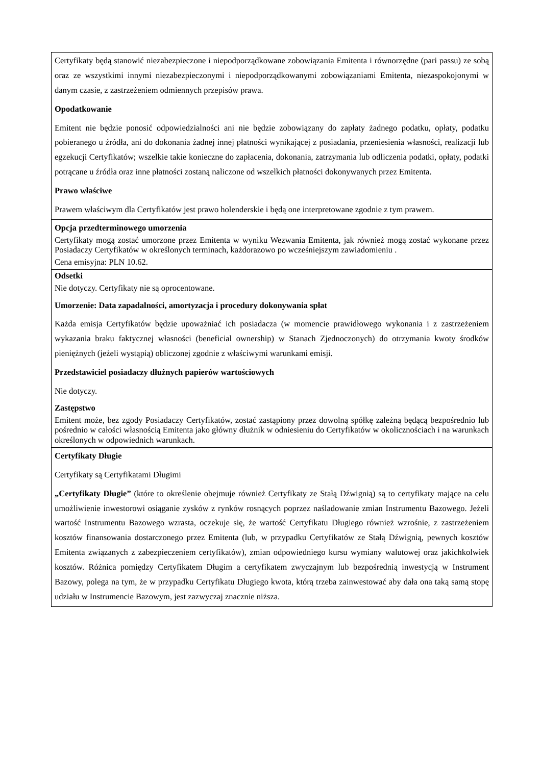| Certyfikaty będą stanowić niezabezpieczone i niepodporządkowane zobowiązania Emitenta i równorzędne (pari passu) ze sobą oraz ze wszystkimi innymi niezabezpieczonymi i niepodporządkowanymi zobowiązaniami Emitenta, niezaspokojonymi w danym czasie, z zastrzeżeniem odmiennych przepisów prawa. Opodatkowanie Emitent nie będzie ponosić odpowiedzialności ani nie będzie zobowiązany do zapłaty żadnego podatku, opłaty, podatku pobieranego u źródła, ani do dokonania żadnej innej płatności wynikającej z posiadania, przeniesienia własności, realizacji lub egzekucji Certyfikatów; wszelkie takie konieczne do zapłacenia, dokonania, zatrzymania lub odliczenia podatki, opłaty, podatki potrącane u źródła oraz inne płatności zostaną naliczone od wszelkich płatności dokonywanych przez Emitenta. Prawo właściwe Prawem właściwym dla Certyfikatów jest prawo holenderskie i będą one interpretowane zgodnie z tym prawem. |
| Opcja przedterminowego umorzenia Certyfikaty mogą zostać umorzone przez Emitenta w wyniku Wezwania Emitenta, jak również mogą zostać wykonane przez Posiadaczy Certyfikatów w określonych terminach, każdorazowo po wcześniejszym zawiadomieniu . Cena emisyjna: PLN 10.62. |
| Odsetki Nie dotyczy. Certyfikaty nie są oprocentowane. Umorzenie: Data zapadalności, amortyzacja i procedury dokonywania spłat Każda emisja Certyfikatów będzie upoważniać ich posiadacza (w momencie prawidłowego wykonania i z zastrzeżeniem wykazania braku faktycznej własności (beneficial ownership) w Stanach Zjednoczonych) do otrzymania kwoty środków pieniężnych (jeżeli wystąpią) obliczonej zgodnie z właściwymi warunkami emisji. Przedstawiciel posiadaczy dłużnych papierów wartościowych Nie dotyczy. Zastępstwo Emitent może, bez zgody Posiadaczy Certyfikatów, zostać zastąpiony przez dowolną spółkę zależną będącą bezpośrednio lub pośrednio w całości własnością Emitenta jako główny dłużnik w odniesieniu do Certyfikatów w okolicznościach i na warunkach określonych w odpowiednich warunkach. |
| Certyfikaty Długie Certyfikaty są Certyfikatami Długimi „Certyfikaty Długie” (które to określenie obejmuje również Certyfikaty ze Stałą Dźwignią) są to certyfikaty mające na celu umożliwienie inwestorowi osiąganie zysków z rynków rosnących poprzez naśladowanie zmian Instrumentu Bazowego. Jeżeli wartość Instrumentu Bazowego wzrasta, oczekuje się, że wartość Certyfikatu Długiego również wzrośnie, z zastrzeżeniem kosztów finansowania dostarczonego przez Emitenta (lub, w przypadku Certyfikatów ze Stałą Dźwignią, pewnych kosztów Emitenta związanych z zabezpieczeniem certyfikatów), zmian odpowiedniego kursu wymiany walutowej oraz jakichkolwiek kosztów. Różnica pomiędzy Certyfikatem Długim a certyfikatem zwyczajnym lub bezpośrednią inwestycją w Instrument Bazowy, polega na tym, że w przypadku Certyfikatu Długiego kwota, którą trzeba zainwestować aby dała ona taką samą stopę udziału w Instrumencie Bazowym, jest zazwyczaj znacznie niższa. |